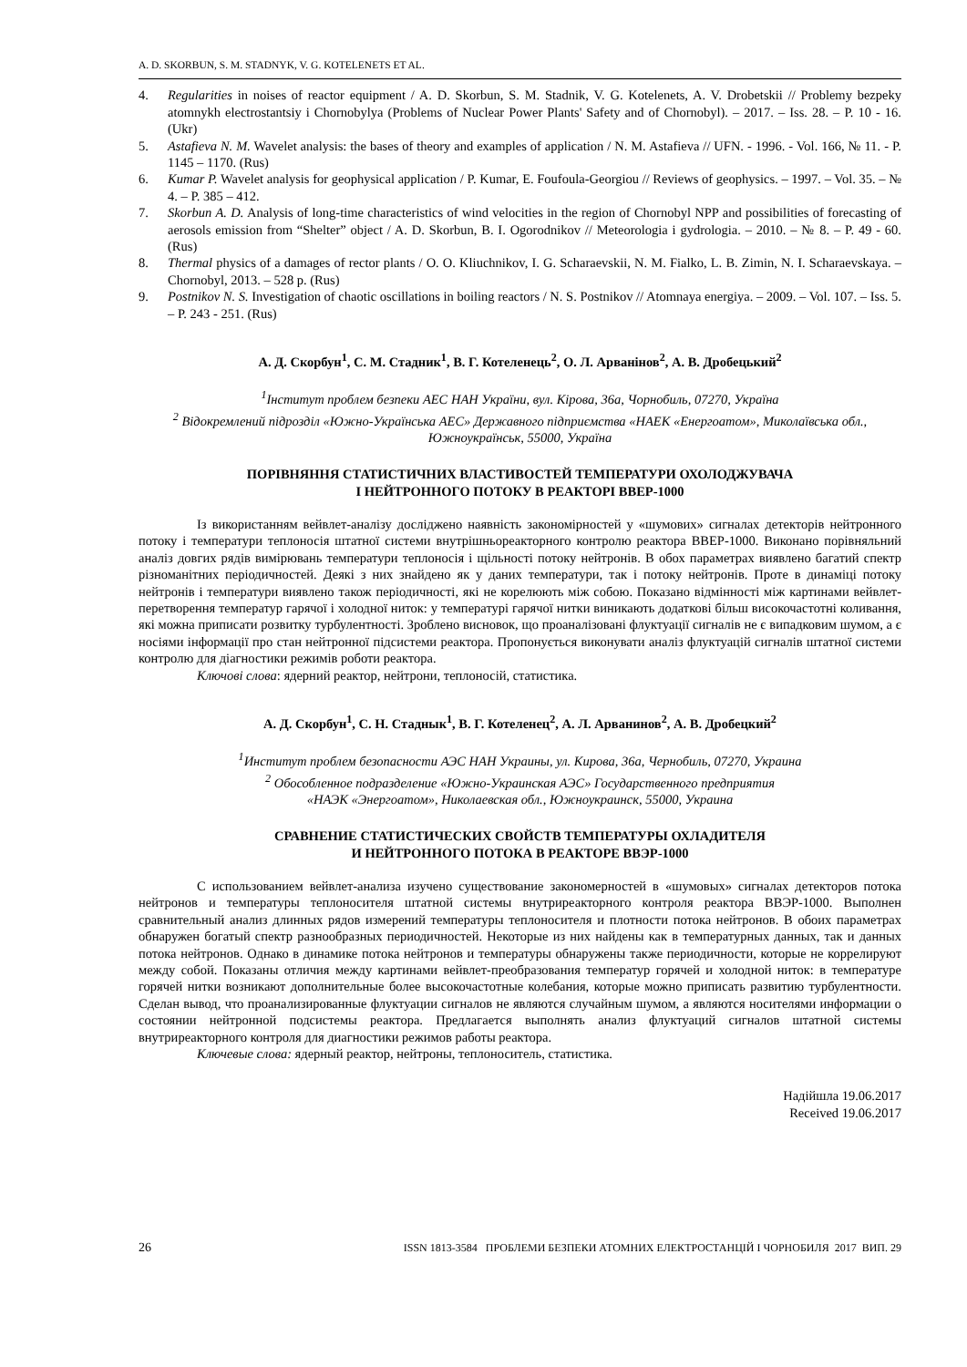A. D. SKORBUN, S. M. STADNYK, V. G. KOTELENETS ET AL.
4. Regularities in noises of reactor equipment / A. D. Skorbun, S. M. Stadnik, V. G. Kotelenets, A. V. Drobetskii // Problemy bezpeky atomnykh electrostantsiy i Chornobylya (Problems of Nuclear Power Plants' Safety and of Chornobyl). – 2017. – Iss. 28. – P. 10 - 16. (Ukr)
5. Astafieva N. M. Wavelet analysis: the bases of theory and examples of application / N. M. Astafieva // UFN. - 1996. - Vol. 166, № 11. - P. 1145 – 1170. (Rus)
6. Kumar P. Wavelet analysis for geophysical application / P. Kumar, E. Foufoula-Georgiou // Reviews of geophysics. – 1997. – Vol. 35. – № 4. – P. 385 – 412.
7. Skorbun A. D. Analysis of long-time characteristics of wind velocities in the region of Chornobyl NPP and possibilities of forecasting of aerosols emission from “Shelter” object / A. D. Skorbun, B. I. Ogorodnikov // Meteorologia i gydrologia. – 2010. – № 8. – P. 49 - 60. (Rus)
8. Thermal physics of a damages of rector plants / O. O. Kliuchnikov, I. G. Scharaevskii, N. M. Fialko, L. B. Zimin, N. I. Scharaevskaya. – Chornobyl, 2013. – 528 p. (Rus)
9. Postnikov N. S. Investigation of chaotic oscillations in boiling reactors / N. S. Postnikov // Atomnaya energiya. – 2009. – Vol. 107. – Iss. 5. – P. 243 - 251. (Rus)
А. Д. Скорбун<sup>1</sup>, С. М. Стадник<sup>1</sup>, В. Г. Котеленець<sup>2</sup>, О. Л. Арванінов<sup>2</sup>, А. В. Дробецький<sup>2</sup>
<sup>1</sup> Інститут проблем безпеки АЕС НАН України, вул. Кірова, 36а, Чорнобиль, 07270, Україна
<sup>2</sup> Відокремлений підрозділ «Южно-Українська АЕС» Державного підприємства «НАЕК «Енергоатом», Миколаївська обл., Южноукраїнськ, 55000, Україна
ПОРІВНЯННЯ СТАТИСТИЧНИХ ВЛАСТИВОСТЕЙ ТЕМПЕРАТУРИ ОХОЛОДЖУВАЧА
І НЕЙТРОННОГО ПОТОКУ В РЕАКТОРІ ВВЕР-1000
Із використанням вейвлет-аналізу досліджено наявність закономірностей у «шумових» сигналах детекторів нейтронного потоку і температури теплоносія штатної системи внутрішньореакторного контролю реактора ВВЕР-1000. Виконано порівняльний аналіз довгих рядів вимірювань температури теплоносія і щільності потоку нейтронів. В обох параметрах виявлено багатий спектр різноманітних періодичностей. Деякі з них знайдено як у даних температури, так і потоку нейтронів. Проте в динаміці потоку нейтронів і температури виявлено також періодичності, які не корелюють між собою. Показано відмінності між картинами вейвлет-перетворення температур гарячої і холодної ниток: у температурі гарячої нитки виникають додаткові більш високочастотні коливання, які можна приписати розвитку турбулентності. Зроблено висновок, що проаналізовані флуктуації сигналів не є випадковим шумом, а є носіями інформації про стан нейтронної підсистеми реактора. Пропонується виконувати аналіз флуктуацій сигналів штатної системи контролю для діагностики режимів роботи реактора.
Ключові слова: ядерний реактор, нейтрони, теплоносій, статистика.
А. Д. Скорбун<sup>1</sup>, С. Н. Стаднык<sup>1</sup>, В. Г. Котеленец<sup>2</sup>, А. Л. Арванинов<sup>2</sup>, А. В. Дробецкий<sup>2</sup>
<sup>1</sup> Институт проблем безопасности АЭС НАН Украины, ул. Кирова, 36а, Чернобиль, 07270, Украина
<sup>2</sup> Обособленное подразделение «Южно-Украинская АЭС» Государственного предприятия
«НАЭК «Энергоатом», Николаевская обл., Южноукраинск, 55000, Украина
СРАВНЕНИЕ СТАТИСТИЧЕСКИХ СВОЙСТВ ТЕМПЕРАТУРЫ ОХЛАДИТЕЛЯ
И НЕЙТРОННОГО ПОТОКА В РЕАКТОРЕ ВВЭР-1000
С использованием вейвлет-анализа изучено существование закономерностей в «шумовых» сигналах детекторов потока нейтронов и температуры теплоносителя штатной системы внутриреакторного контроля реактора ВВЭР-1000. Выполнен сравнительный анализ длинных рядов измерений температуры теплоносителя и плотности потока нейтронов. В обоих параметрах обнаружен богатый спектр разнообразных периодичностей. Некоторые из них найдены как в температурных данных, так и данных потока нейтронов. Однако в динамике потока нейтронов и температуры обнаружены также периодичности, которые не коррелируют между собой. Показаны отличия между картинами вейвлет-преобразования температур горячей и холодной ниток: в температуре горячей нитки возникают дополнительные более высокочастотные колебания, которые можно приписать развитию турбулентности. Сделан вывод, что проанализированные флуктуации сигналов не являются случайным шумом, а являются носителями информации о состоянии нейтронной подсистемы реактора. Предлагается выполнять анализ флуктуаций сигналов штатной системы внутриреакторного контроля для диагностики режимов работы реактора.
Ключевые слова: ядерный реактор, нейтроны, теплоноситель, статистика.
Надійшла 19.06.2017
Received 19.06.2017
26 ISSN 1813-3584 ПРОБЛЕМИ БЕЗПЕКИ АТОМНИХ ЕЛЕКТРОСТАНЦІЙ І ЧОРНОБИЛЯ 2017 ВИП. 29